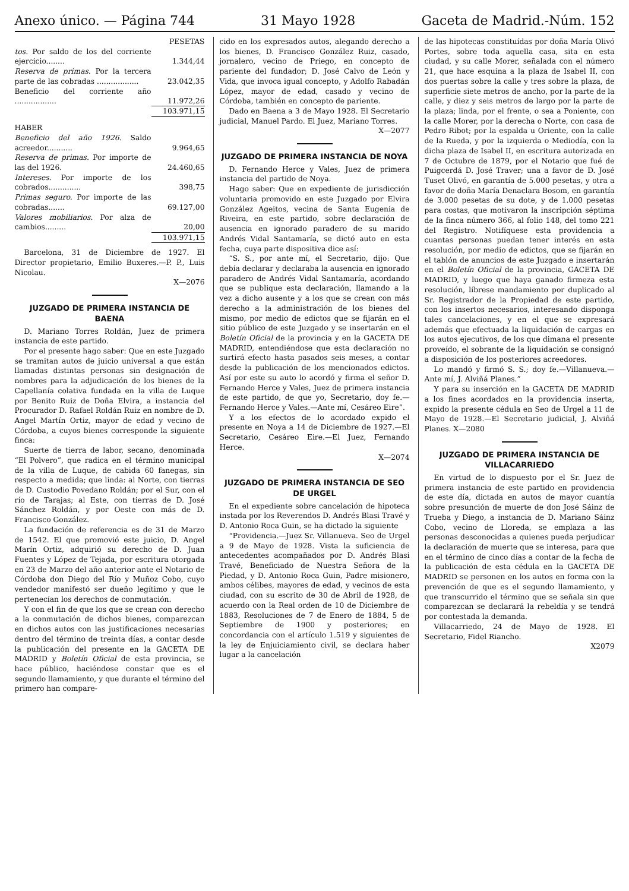Anexo único. — Página 744 31 Mayo 1928 Gaceta de Madrid.-Núm. 152
| | PESETAS |
| tos. Por saldo de los del corriente ejercicio........ | 1.344,44 |
| Reserva de primas. Por la tercera parte de las cobradas .................. | 23.042,35 |
| Beneficio del corriente año .................. | 11.972,26 |
| | 103.971,15 |
| HABER | |
| Beneficio del año 1926. Saldo acreedor........... | 9.964,65 |
| Reserva de primas. Por importe de las del 1926. | 24.460,65 |
| Intereses. Por importe de los cobrados.............. | 398,75 |
| Primas seguro. Por importe de las cobradas....... | 69.127,00 |
| Valores mobiliarios. Por alza de cambios......... | 20,00 |
| | 103.971,15 |
Barcelona, 31 de Diciembre de 1927. El Director propietario, Emilio Buxeres.—P. P., Luis Nicolau.
X—2076
JUZGADO DE PRIMERA INSTANCIA DE BAENA
D. Mariano Torres Roldán, Juez de primera instancia de este partido.
Por el presente hago saber: Que en este Juzgado se tramitan autos de juicio universal a que están llamadas distintas personas sin designación de nombres para la adjudicación de los bienes de la Capellanía colativa fundada en la villa de Luque por Benito Ruiz de Doña Elvira, a instancia del Procurador D. Rafael Roldán Ruiz en nombre de D. Angel Martín Ortiz, mayor de edad y vecino de Córdoba, a cuyos bienes corresponde la siguiente finca:
Suerte de tierra de labor, secano, denominada “El Polvero”, que radica en el término municipal de la villa de Luque, de cabida 60 fanegas, sin respecto a medida; que linda: al Norte, con tierras de D. Custodio Povedano Roldán; por el Sur, con el río de Tarajas; al Este, con tierras de D. José Sánchez Roldán, y por Oeste con más de D. Francisco González.
La fundación de referencia es de 31 de Marzo de 1542. El que promovió este juicio, D. Angel Marín Ortiz, adquirió su derecho de D. Juan Fuentes y López de Tejada, por escritura otorgada en 23 de Marzo del año anterior ante el Notario de Córdoba don Diego del Río y Muñoz Cobo, cuyo vendedor manifestó ser dueño legítimo y que le pertenecían los derechos de conmutación.
Y con el fin de que los que se crean con derecho a la conmutación de dichos bienes, comparezcan en dichos autos con las justificaciones necesarias dentro del término de treinta días, a contar desde la publicación del presente en la GACETA DE MADRID y Boletín Oficial de esta provincia, se hace público, haciéndose constar que es el segundo llamamiento, y que durante el término del primero han compare-
cido en los expresados autos, alegando derecho a los bienes, D. Francisco González Ruiz, casado, jornalero, vecino de Priego, en concepto de pariente del fundador; D. José Calvo de León y Vida, que invoca igual concepto, y Adolfo Rabadán López, mayor de edad, casado y vecino de Córdoba, también en concepto de pariente.
Dado en Baena a 3 de Mayo 1928. El Secretario judicial, Manuel Pardo. El Juez, Mariano Torres.
X—2077
JUZGADO DE PRIMERA INSTANCIA DE NOYA
D. Fernando Herce y Vales, Juez de primera instancia del partido de Noya.
Hago saber: Que en expediente de jurisdicción voluntaria promovido en este Juzgado por Elvira González Ageitos, vecina de Santa Eugenia de Riveira, en este partido, sobre declaración de ausencia en ignorado paradero de su marido Andrés Vidal Santamaría, se dictó auto en esta fecha, cuya parte dispositiva dice así:
“S. S., por ante mí, el Secretario, dijo: Que debía declarar y declaraba la ausencia en ignorado paradero de Andrés Vidal Santamaría, acordando que se publique esta declaración, llamando a la vez a dicho ausente y a los que se crean con más derecho a la administración de los bienes del mismo, por medio de edictos que se fijarán en el sitio público de este Juzgado y se insertarán en el Boletín Oficial de la provincia y en la GACETA DE MADRID, entendiéndose que esta declaración no surtirá efecto hasta pasados seis meses, a contar desde la publicación de los mencionados edictos. Así por este su auto lo acordó y firma el señor D. Fernando Herce y Vales, Juez de primera instancia de este partido, de que yo, Secretario, doy fe.—Fernando Herce y Vales.—Ante mí, Cesáreo Eire”.
Y a los efectos de lo acordado expido el presente en Noya a 14 de Diciembre de 1927.—El Secretario, Cesáreo Eire.—El Juez, Fernando Herce.
X—2074
JUZGADO DE PRIMERA INSTANCIA DE SEO DE URGEL
En el expediente sobre cancelación de hipoteca instada por los Reverendos D. Andrés Blasi Travé y D. Antonio Roca Guin, se ha dictado la siguiente
“Providencia.—Juez Sr. Villanueva. Seo de Urgel a 9 de Mayo de 1928. Vista la suficiencia de antecedentes acompañados por D. Andrés Blasi Travé, Beneficiado de Nuestra Señora de la Piedad, y D. Antonio Roca Guin, Padre misionero, ambos célibes, mayores de edad, y vecinos de esta ciudad, con su escrito de 30 de Abril de 1928, de acuerdo con la Real orden de 10 de Diciembre de 1883, Resoluciones de 7 de Enero de 1884, 5 de Septiembre de 1900 y posteriores; en concordancia con el artículo 1.519 y siguientes de la ley de Enjuiciamiento civil, se declara haber lugar a la cancelación
de las hipotecas constituídas por doña María Olivó Portes, sobre toda aquella casa, sita en esta ciudad, y su calle Morer, señalada con el número 21, que hace esquina a la plaza de Isabel II, con dos puertas sobre la calle y tres sobre la plaza, de superficie siete metros de ancho, por la parte de la calle, y diez y seis metros de largo por la parte de la plaza; linda, por el frente, o sea a Poniente, con la calle Morer, por la derecha o Norte, con casa de Pedro Ribot; por la espalda u Oriente, con la calle de la Rueda, y por la izquierda o Mediodía, con la dicha plaza de Isabel II, en escritura autorizada en 7 de Octubre de 1879, por el Notario que fué de Puigcerdá D. José Traver; una a favor de D. José Tuset Olivó, en garantía de 5.000 pesetas, y otra a favor de doña María Denaclara Bosom, en garantía de 3.000 pesetas de su dote, y de 1.000 pesetas para costas, que motivaron la inscripción séptima de la finca número 366, al folio 148, del tomo 221 del Registro. Notifíquese esta providencia a cuantas personas puedan tener interés en esta resolución, por medio de edictos, que se fijarán en el tablón de anuncios de este Juzgado e insertarán en el Boletín Oficial de la provincia, GACETA DE MADRID, y luego que haya ganado firmeza esta resolución, líbrese mandamiento por duplicado al Sr. Registrador de la Propiedad de este partido, con los insertos necesarios, interesando disponga tales cancelaciones, y en el que se expresará además que efectuada la liquidación de cargas en los autos ejecutivos, de los que dimana el presente proveído, el sobrante de la liquidación se consignó a disposición de los posteriores acreedores.
Lo mandó y firmó S. S.; doy fe.—Villanueva.—Ante mí, J. Alviñá Planes.”
Y para su inserción en la GACETA DE MADRID a los fines acordados en la providencia inserta, expido la presente cédula en Seo de Urgel a 11 de Mayo de 1928.—El Secretario judicial, J. Alviñá Planes. X—2080
JUZGADO DE PRIMERA INSTANCIA DE VILLACARRIEDO
En virtud de lo dispuesto por el Sr. Juez de primera instancia de este partido en providencia de este día, dictada en autos de mayor cuantía sobre presunción de muerte de don José Sáinz de Trueba y Diego, a instancia de D. Mariano Sáinz Cobo, vecino de Lloreda, se emplaza a las personas desconocidas a quienes pueda perjudicar la declaración de muerte que se interesa, para que en el término de cinco días a contar de la fecha de la publicación de esta cédula en la GACETA DE MADRID se personen en los autos en forma con la prevención de que es el segundo llamamiento, y que transcurrido el término que se señala sin que comparezcan se declarará la rebeldía y se tendrá por contestada la demanda.
Villacarriedo, 24 de Mayo de 1928. El Secretario, Fidel Riancho.
X2079